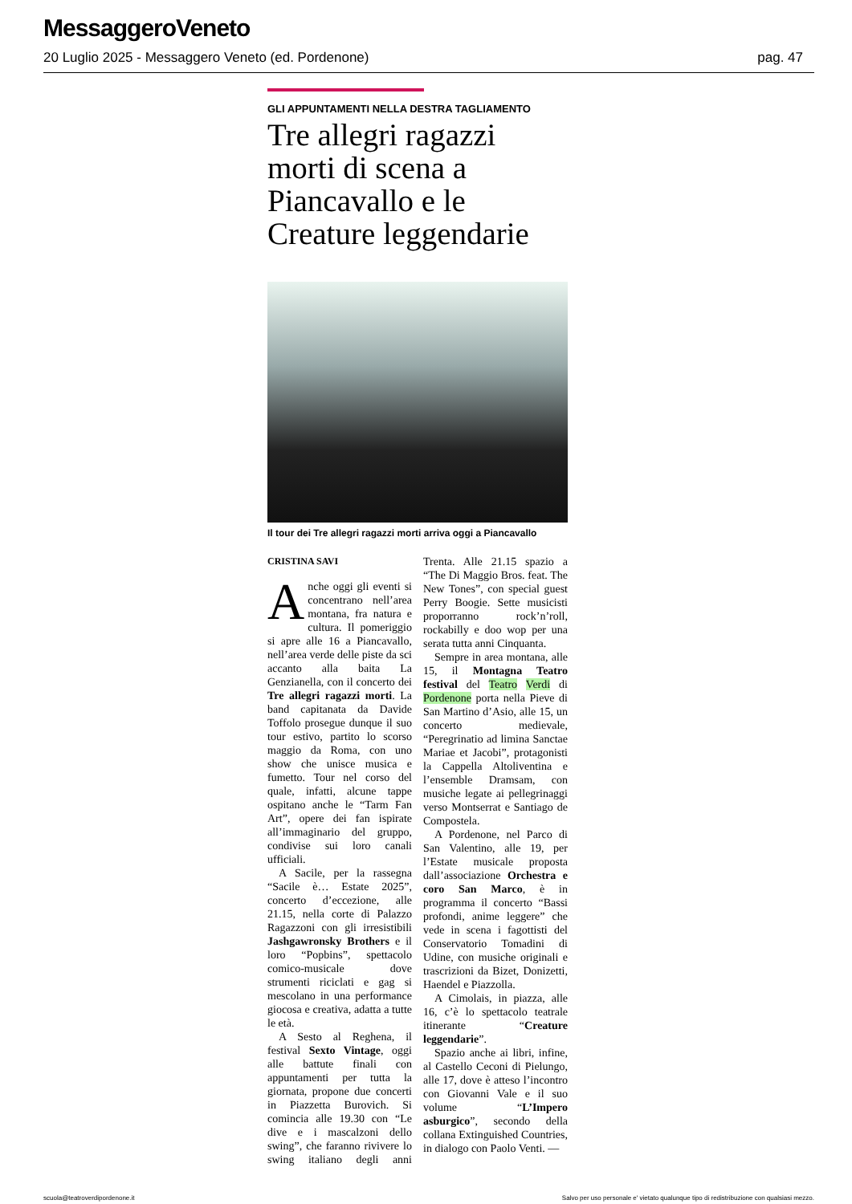MessaggeroVeneto
20 Luglio 2025 - Messaggero Veneto (ed. Pordenone) pag. 47
GLI APPUNTAMENTI NELLA DESTRA TAGLIAMENTO
Tre allegri ragazzi morti di scena a Piancavallo e le Creature leggendarie
Il tour dei Tre allegri ragazzi morti arriva oggi a Piancavallo
CRISTINA SAVI
Anche oggi gli eventi si concentrano nell’area montana, fra natura e cultura. Il pomeriggio si apre alle 16 a Piancavallo, nell’area verde delle piste da sci accanto alla baita La Genzianella, con il concerto dei Tre allegri ragazzi morti. La band capitanata da Davide Toffolo prosegue dunque il suo tour estivo, partito lo scorso maggio da Roma, con uno show che unisce musica e fumetto. Tour nel corso del quale, infatti, alcune tappe ospitano anche le “Tarm Fan Art”, opere dei fan ispirate all’immaginario del gruppo, condivise sui loro canali ufficiali.
A Sacile, per la rassegna “Sacile è… Estate 2025”, concerto d’eccezione, alle 21.15, nella corte di Palazzo Ragazzoni con gli irresistibili Jashgawronsky Brothers e il loro “Popbins”, spettacolo comico-musicale dove strumenti riciclati e gag si mescolano in una performance giocosa e creativa, adatta a tutte le età.
A Sesto al Reghena, il festival Sexto Vintage, oggi alle battute finali con appuntamenti per tutta la giornata, propone due concerti in Piazzetta Burovich. Si comincia alle 19.30 con “Le dive e i mascalzoni dello swing”, che faranno rivivere lo swing italiano degli anni Trenta. Alle 21.15 spazio a “The Di Maggio Bros. feat. The New Tones”, con special guest Perry Boogie. Sette musicisti proporranno rock’n’roll, rockabilly e doo wop per una serata tutta anni Cinquanta.
Sempre in area montana, alle 15, il Montagna Teatro festival del Teatro Verdi di Pordenone porta nella Pieve di San Martino d’Asio, alle 15, un concerto medievale, “Peregrinatio ad limina Sanctae Mariae et Jacobi”, protagonisti la Cappella Altoliventina e l’ensemble Dramsam, con musiche legate ai pellegrinaggi verso Montserrat e Santiago de Compostela.
A Pordenone, nel Parco di San Valentino, alle 19, per l’Estate musicale proposta dall’associazione Orchestra e coro San Marco, è in programma il concerto “Bassi profondi, anime leggere” che vede in scena i fagottisti del Conservatorio Tomadini di Udine, con musiche originali e trascrizioni da Bizet, Donizetti, Haendel e Piazzolla.
A Cimolais, in piazza, alle 16, c’è lo spettacolo teatrale itinerante “Creature leggendarie”.
Spazio anche ai libri, infine, al Castello Ceconi di Pielungo, alle 17, dove è atteso l’incontro con Giovanni Vale e il suo volume “L’Impero asburgico”, secondo della collana Extinguished Countries, in dialogo con Paolo Venti. —
scuola@teatroverdipordenone.it Salvo per uso personale e' vietato qualunque tipo di redistribuzione con qualsiasi mezzo.